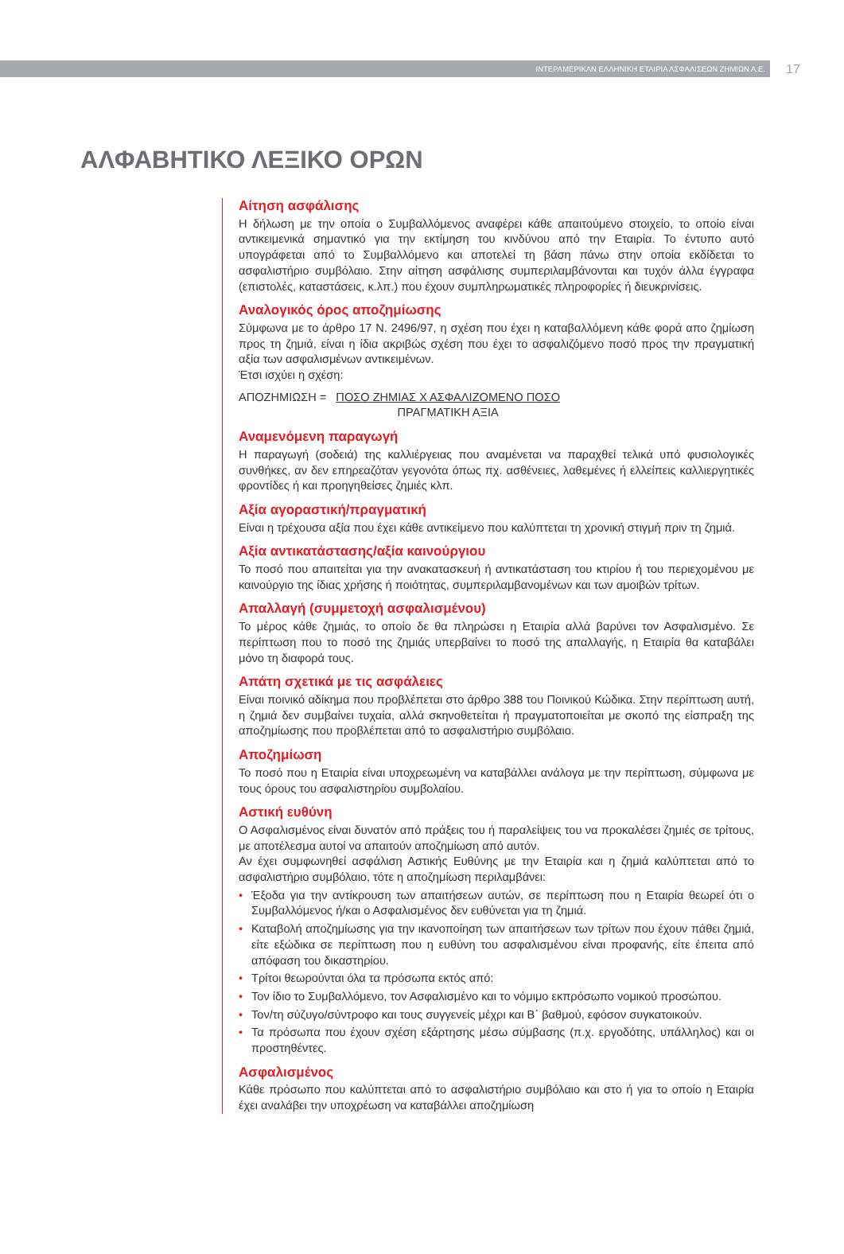ΙΝΤΕΡΑΜΕΡΙΚΑΝ ΕΛΛΗΝΙΚΗ ΕΤΑΙΡΙΑ ΑΣΦΑΛΙΣΕΩΝ ΖΗΜΙΩΝ Α.Ε.
17
ΑΛΦΑΒΗΤΙΚΟ ΛΕΞΙΚΟ ΟΡΩΝ
Αίτηση ασφάλισης
Η δήλωση με την οποία ο Συμβαλλόμενος αναφέρει κάθε απαιτούμενο στοιχείο, το οποίο είναι αντικειμενικά σημαντικό για την εκτίμηση του κινδύνου από την Εταιρία. Το έντυπο αυτό υπογράφεται από το Συμβαλλόμενο και αποτελεί τη βάση πάνω στην οποία εκδίδεται το ασφαλιστήριο συμβόλαιο. Στην αίτηση ασφάλισης συμπεριλαμβάνονται και τυχόν άλλα έγγραφα (επιστολές, καταστάσεις, κ.λπ.) που έχουν συμπληρωματικές πληροφορίες ή διευκρινίσεις.
Αναλογικός όρος αποζημίωσης
Σύμφωνα με το άρθρο 17 Ν. 2496/97, η σχέση που έχει η καταβαλλόμενη κάθε φορά απο ζημίωση προς τη ζημιά, είναι η ίδια ακριβώς σχέση που έχει το ασφαλιζόμενο ποσό προς την πραγματική αξία των ασφαλισμένων αντικειμένων.
Έτσι ισχύει η σχέση:
ΑΠΟΖΗΜΙΩΣΗ = ΠΟΣΟ ΖΗΜΙΑΣ Χ ΑΣΦΑΛΙΖΟΜΕΝΟ ΠΟΣΟ
ΠΡΑΓΜΑΤΙΚΗ ΑΞΙΑ
Αναμενόμενη παραγωγή
Η παραγωγή (σοδειά) της καλλιέργειας που αναμένεται να παραχθεί τελικά υπό φυσιολογικές συνθήκες, αν δεν επηρεαζόταν γεγονότα όπως πχ. ασθένειες, λαθεμένες ή ελλείπεις καλλιεργητικές φροντίδες ή και προηγηθείσες ζημιές κλπ.
Αξία αγοραστική/πραγματική
Είναι η τρέχουσα αξία που έχει κάθε αντικείμενο που καλύπτεται τη χρονική στιγμή πριν τη ζημιά.
Αξία αντικατάστασης/αξία καινούργιου
Το ποσό που απαιτείται για την ανακατασκευή ή αντικατάσταση του κτιρίου ή του περιεχομένου με καινούργιο της ίδιας χρήσης ή ποιότητας, συμπεριλαμβανομένων και των αμοιβών τρίτων.
Απαλλαγή (συμμετοχή ασφαλισμένου)
Το μέρος κάθε ζημιάς, το οποίο δε θα πληρώσει η Εταιρία αλλά βαρύνει τον Ασφαλισμένο. Σε περίπτωση που το ποσό της ζημιάς υπερβαίνει το ποσό της απαλλαγής, η Εταιρία θα καταβάλει μόνο τη διαφορά τους.
Απάτη σχετικά με τις ασφάλειες
Είναι ποινικό αδίκημα που προβλέπεται στο άρθρο 388 του Ποινικού Κώδικα. Στην περίπτωση αυτή, η ζημιά δεν συμβαίνει τυχαία, αλλά σκηνοθετείται ή πραγματοποιείται με σκοπό της είσπραξη της αποζημίωσης που προβλέπεται από το ασφαλιστήριο συμβόλαιο.
Αποζημίωση
Το ποσό που η Εταιρία είναι υποχρεωμένη να καταβάλλει ανάλογα με την περίπτωση, σύμφωνα με τους όρους του ασφαλιστηρίου συμβολαίου.
Αστική ευθύνη
Ο Ασφαλισμένος είναι δυνατόν από πράξεις του ή παραλείψεις του να προκαλέσει ζημιές σε τρίτους, με αποτέλεσμα αυτοί να απαιτούν αποζημίωση από αυτόν.
Αν έχει συμφωνηθεί ασφάλιση Αστικής Ευθύνης με την Εταιρία και η ζημιά καλύπτεται από το ασφαλιστήριο συμβόλαιο, τότε η αποζημίωση περιλαμβάνει:
• Έξοδα για την αντίκρουση των απαιτήσεων αυτών, σε περίπτωση που η Εταιρία θεωρεί ότι ο Συμβαλλόμενος ή/και ο Ασφαλισμένος δεν ευθύνεται για τη ζημιά.
• Καταβολή αποζημίωσης για την ικανοποίηση των απαιτήσεων των τρίτων που έχουν πάθει ζημιά, είτε εξώδικα σε περίπτωση που η ευθύνη του ασφαλισμένου είναι προφανής, είτε έπειτα από απόφαση του δικαστηρίου.
• Τρίτοι θεωρούνται όλα τα πρόσωπα εκτός από:
• Τον ίδιο το Συμβαλλόμενο, τον Ασφαλισμένο και το νόμιμο εκπρόσωπο νομικού προσώπου.
• Τον/τη σύζυγο/σύντροφο και τους συγγενείς μέχρι και Β΄ βαθμού, εφόσον συγκατοικούν.
• Τα πρόσωπα που έχουν σχέση εξάρτησης μέσω σύμβασης (π.χ. εργοδότης, υπάλληλος) και οι προστηθέντες.
Ασφαλισμένος
Κάθε πρόσωπο που καλύπτεται από το ασφαλιστήριο συμβόλαιο και στο ή για το οποίο η Εταιρία έχει αναλάβει την υποχρέωση να καταβάλλει αποζημίωση